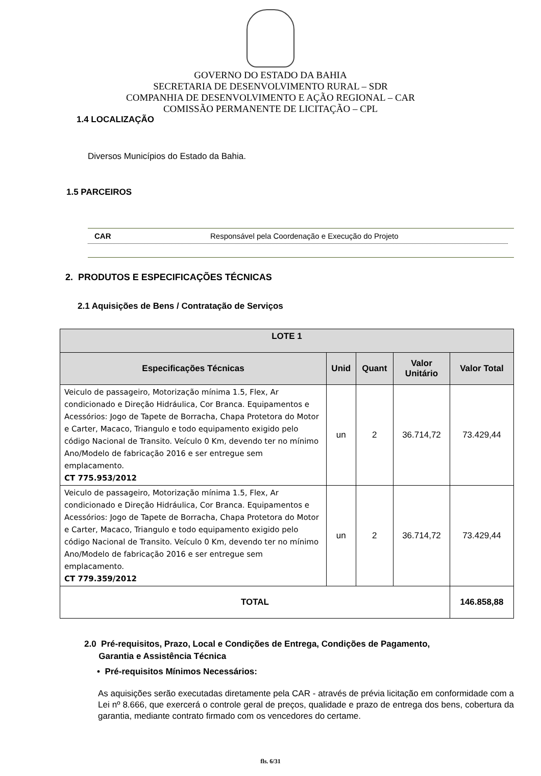GOVERNO DO ESTADO DA BAHIA
SECRETARIA DE DESENVOLVIMENTO RURAL – SDR
COMPANHIA DE DESENVOLVIMENTO E AÇÃO REGIONAL – CAR
COMISSÃO PERMANENTE DE LICITAÇÃO – CPL
1.4 LOCALIZAÇÃO
Diversos Municípios do Estado da Bahia.
1.5 PARCEIROS
CAR Responsável pela Coordenação e Execução do Projeto
2. PRODUTOS E ESPECIFICAÇÕES TÉCNICAS
2.1 Aquisições de Bens / Contratação de Serviços
| LOTE 1 | | | | |
| --- | --- | --- | --- | --- |
| Especificações Técnicas | Unid | Quant | Valor Unitário | Valor Total |
| Veiculo de passageiro, Motorização mínima 1.5, Flex, Ar condicionado e Direção Hidráulica, Cor Branca. Equipamentos e Acessórios: Jogo de Tapete de Borracha, Chapa Protetora do Motor e Carter, Macaco, Triangulo e todo equipamento exigido pelo código Nacional de Transito. Veículo 0 Km, devendo ter no mínimo Ano/Modelo de fabricação 2016 e ser entregue sem emplacamento. CT 775.953/2012 | un | 2 | 36.714,72 | 73.429,44 |
| Veiculo de passageiro, Motorização mínima 1.5, Flex, Ar condicionado e Direção Hidráulica, Cor Branca. Equipamentos e Acessórios: Jogo de Tapete de Borracha, Chapa Protetora do Motor e Carter, Macaco, Triangulo e todo equipamento exigido pelo código Nacional de Transito. Veículo 0 Km, devendo ter no mínimo Ano/Modelo de fabricação 2016 e ser entregue sem emplacamento. CT 779.359/2012 | un | 2 | 36.714,72 | 73.429,44 |
| TOTAL | | | | 146.858,88 |
2.0 Pré-requisitos, Prazo, Local e Condições de Entrega, Condições de Pagamento,
Garantia e Assistência Técnica
• Pré-requisitos Mínimos Necessários:
As aquisições serão executadas diretamente pela CAR - através de prévia licitação em conformidade com a Lei nº 8.666, que exercerá o controle geral de preços, qualidade e prazo de entrega dos bens, cobertura da garantia, mediante contrato firmado com os vencedores do certame.
fls. 6/31